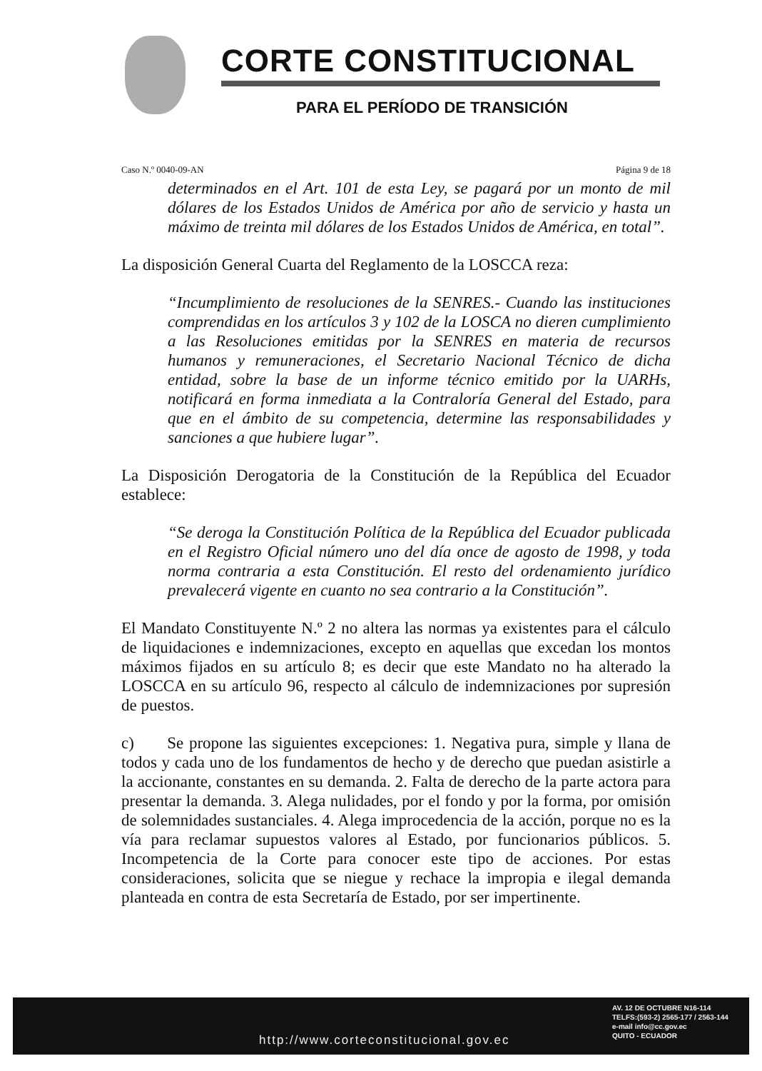CORTE CONSTITUCIONAL
PARA EL PERÍODO DE TRANSICIÓN
Caso N.º 0040-09-AN Página 9 de 18
determinados en el Art. 101 de esta Ley, se pagará por un monto de mil dólares de los Estados Unidos de América por año de servicio y hasta un máximo de treinta mil dólares de los Estados Unidos de América, en total”.
La disposición General Cuarta del Reglamento de la LOSCCA reza:
“Incumplimiento de resoluciones de la SENRES.- Cuando las instituciones comprendidas en los artículos 3 y 102 de la LOSCA no dieren cumplimiento a las Resoluciones emitidas por la SENRES en materia de recursos humanos y remuneraciones, el Secretario Nacional Técnico de dicha entidad, sobre la base de un informe técnico emitido por la UARHs, notificará en forma inmediata a la Contraloría General del Estado, para que en el ámbito de su competencia, determine las responsabilidades y sanciones a que hubiere lugar”.
La Disposición Derogatoria de la Constitución de la República del Ecuador establece:
“Se deroga la Constitución Política de la República del Ecuador publicada en el Registro Oficial número uno del día once de agosto de 1998, y toda norma contraria a esta Constitución. El resto del ordenamiento jurídico prevalecerá vigente en cuanto no sea contrario a la Constitución”.
El Mandato Constituyente N.º 2 no altera las normas ya existentes para el cálculo de liquidaciones e indemnizaciones, excepto en aquellas que excedan los montos máximos fijados en su artículo 8; es decir que este Mandato no ha alterado la LOSCCA en su artículo 96, respecto al cálculo de indemnizaciones por supresión de puestos.
c) Se propone las siguientes excepciones: 1. Negativa pura, simple y llana de todos y cada uno de los fundamentos de hecho y de derecho que puedan asistirle a la accionante, constantes en su demanda. 2. Falta de derecho de la parte actora para presentar la demanda. 3. Alega nulidades, por el fondo y por la forma, por omisión de solemnidades sustanciales. 4. Alega improcedencia de la acción, porque no es la vía para reclamar supuestos valores al Estado, por funcionarios públicos. 5. Incompetencia de la Corte para conocer este tipo de acciones. Por estas consideraciones, solicita que se niegue y rechace la impropia e ilegal demanda planteada en contra de esta Secretaría de Estado, por ser impertinente.
http://www.corteconstitucional.gov.ec
AV. 12 DE OCTUBRE N16-114
TELFS:(593-2) 2565-177 / 2563-144
e-mail info@cc.gov.ec
QUITO - ECUADOR